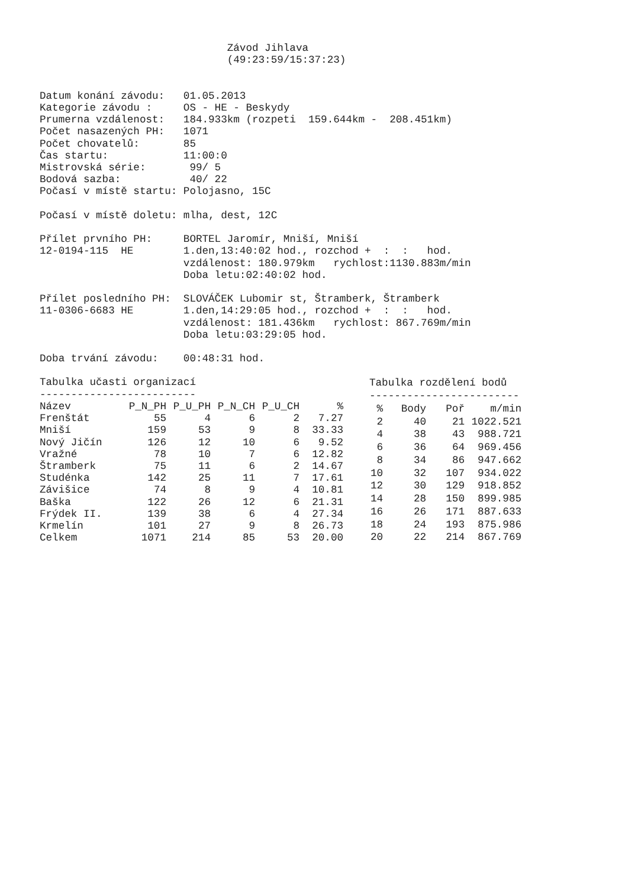Závod Jihlava
                              (49:23:59/15:37:23)


Datum konání závodu:   01.05.2013
Kategorie závodu :     OS - HE - Beskydy
Prumerna vzdálenost:   184.933km (rozpeti  159.644km -  208.451km)
Počet nasazených PH:   1071
Počet chovatelů:       85
Čas startu:            11:00:0
Mistrovská série:       99/ 5
Bodová sazba:           40/ 22
Počasí v místě startu: Polojasno, 15C

Počasí v místě doletu: mlha, dest, 12C

Přílet prvního PH:     BORTEL Jaromír, Mniší, Mniší
12-0194-115  HE        1.den,13:40:02 hod., rozchod +  :  :   hod.
                       vzdálenost: 180.979km   rychlost:1130.883m/min
                       Doba letu:02:40:02 hod.

Přílet posledního PH:  SLOVÁČEK Lubomir st, Štramberk, Štramberk
11-0306-6683 HE        1.den,14:29:05 hod., rozchod +  :  :   hod.
                       vzdálenost: 181.436km   rychlost: 867.769m/min
                       Doba letu:03:29:05 hod.

Doba trvání závodu:    00:48:31 hod.
| Tabulka učasti organizací | | | | | |
| ------------------------- | | | | | |
| Název | P_N_PH | P_U_PH | P_N_CH | P_U_CH | % |
| Frenštát | 55 | 4 | 6 | 2 | 7.27 |
| Mniší | 159 | 53 | 9 | 8 | 33.33 |
| Nový Jičín | 126 | 12 | 10 | 6 | 9.52 |
| Vražné | 78 | 10 | 7 | 6 | 12.82 |
| Štramberk | 75 | 11 | 6 | 2 | 14.67 |
| Studénka | 142 | 25 | 11 | 7 | 17.61 |
| Závišice | 74 | 8 | 9 | 4 | 10.81 |
| Baška | 122 | 26 | 12 | 6 | 21.31 |
| Frýdek II. | 139 | 38 | 6 | 4 | 27.34 |
| Krmelín | 101 | 27 | 9 | 8 | 26.73 |
| Celkem | 1071 | 214 | 85 | 53 | 20.00 |
| Tabulka rozdělení bodů | | | |
| ------------------------ | | | |
| % | Body | Poř | m/min |
| 2 | 40 | 21 | 1022.521 |
| 4 | 38 | 43 | 988.721 |
| 6 | 36 | 64 | 969.456 |
| 8 | 34 | 86 | 947.662 |
| 10 | 32 | 107 | 934.022 |
| 12 | 30 | 129 | 918.852 |
| 14 | 28 | 150 | 899.985 |
| 16 | 26 | 171 | 887.633 |
| 18 | 24 | 193 | 875.986 |
| 20 | 22 | 214 | 867.769 |